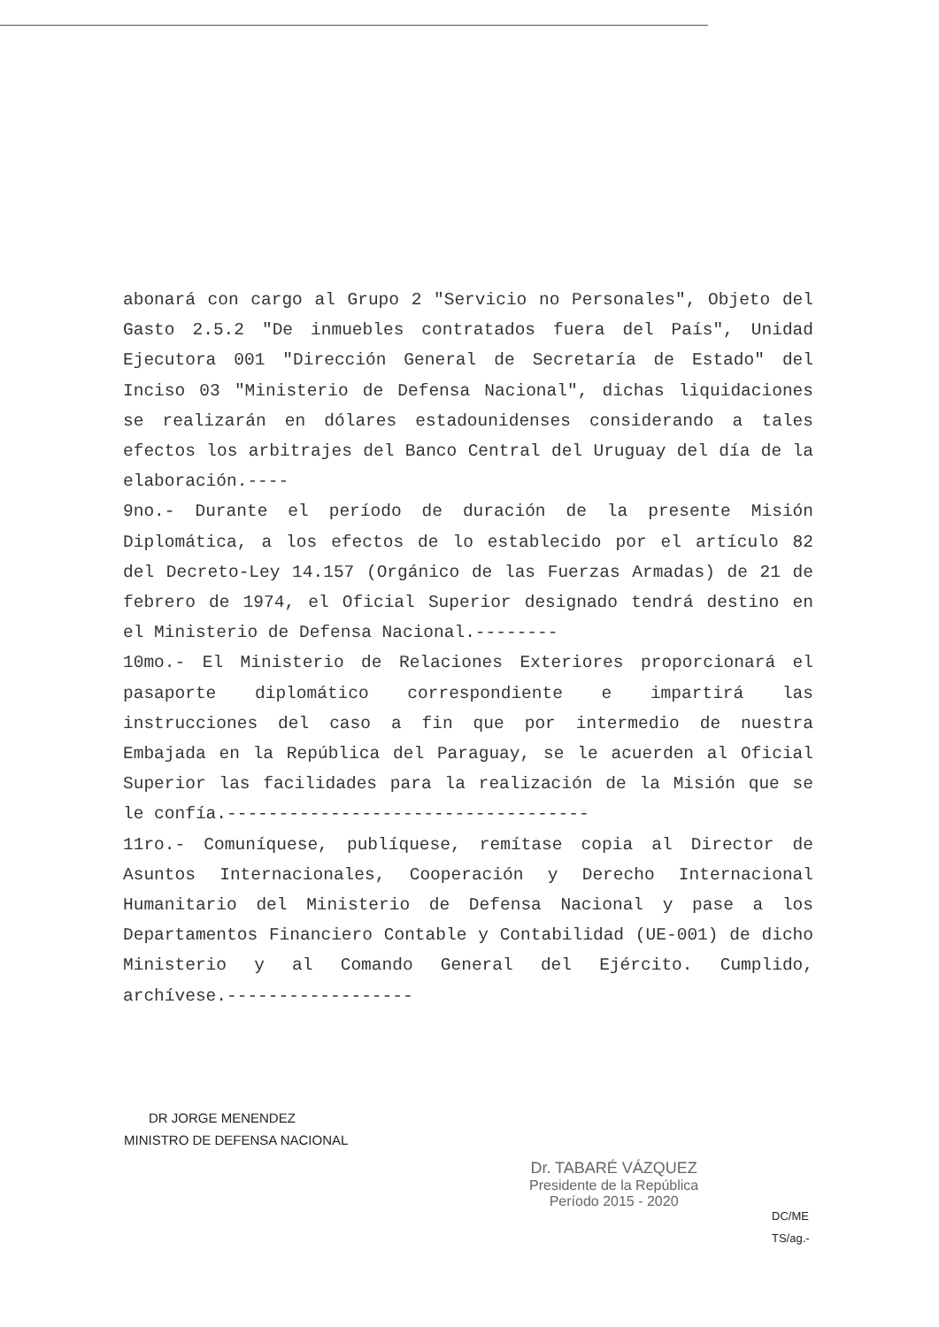abonará con cargo al Grupo 2 "Servicio no Personales", Objeto del Gasto 2.5.2 "De inmuebles contratados fuera del País", Unidad Ejecutora 001 "Dirección General de Secretaría de Estado" del Inciso 03 "Ministerio de Defensa Nacional", dichas liquidaciones se realizarán en dólares estadounidenses considerando a tales efectos los arbitrajes del Banco Central del Uruguay del día de la elaboración.----
9no.- Durante el período de duración de la presente Misión Diplomática, a los efectos de lo establecido por el artículo 82 del Decreto-Ley 14.157 (Orgánico de las Fuerzas Armadas) de 21 de febrero de 1974, el Oficial Superior designado tendrá destino en el Ministerio de Defensa Nacional.--------
10mo.- El Ministerio de Relaciones Exteriores proporcionará el pasaporte diplomático correspondiente e impartirá las instrucciones del caso a fin que por intermedio de nuestra Embajada en la República del Paraguay, se le acuerden al Oficial Superior las facilidades para la realización de la Misión que se le confía.-----------------------------------
11ro.- Comuníquese, publíquese, remítase copia al Director de Asuntos Internacionales, Cooperación y Derecho Internacional Humanitario del Ministerio de Defensa Nacional y pase a los Departamentos Financiero Contable y Contabilidad (UE-001) de dicho Ministerio y al Comando General del Ejército. Cumplido, archívese.------------------
DR JORGE MENENDEZ
MINISTRO DE DEFENSA NACIONAL
Dr. TABARÉ VÁZQUEZ
Presidente de la República
Período 2015 - 2020
DC/ME
TS/ag.-